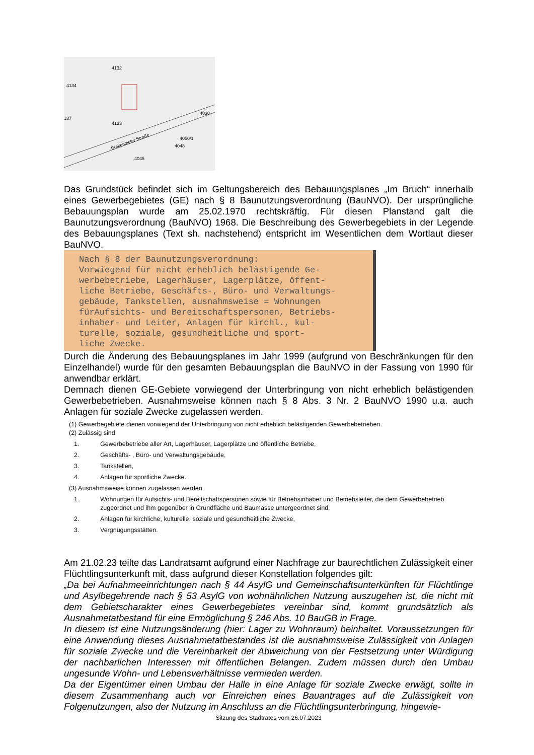Breitendieler Straße
4134
4133
4132
4045
4050/1
4030
4048
137
Das Grundstück befindet sich im Geltungsbereich des Bebauungsplanes „Im Bruch“ innerhalb eines Gewerbegebietes (GE) nach § 8 Baunutzungsverordnung (BauNVO). Der ursprüngliche Bebauungsplan wurde am 25.02.1970 rechtskräftig. Für diesen Planstand galt die Baunutzungsverordnung (BauNVO) 1968. Die Beschreibung des Gewerbegebiets in der Legende des Bebauungsplanes (Text sh. nachstehend) entspricht im Wesentlichen dem Wortlaut dieser BauNVO.
Nach § 8 der Baunutzungsverordnung: Vorwiegend für nicht erheblich belästigende Ge- werbebetriebe, Lagerhäuser, Lagerplätze, öffent- liche Betriebe, Geschäfts-, Büro- und Verwaltungs- gebäude, Tankstellen, ausnahmsweise = Wohnungen fürAufsichts- und Bereitschaftspersonen, Betriebs- inhaber- und Leiter, Anlagen für kirchl., kul- turelle, soziale, gesundheitliche und sport- liche Zwecke.
Durch die Änderung des Bebauungsplanes im Jahr 1999 (aufgrund von Beschränkungen für den Einzelhandel) wurde für den gesamten Bebauungsplan die BauNVO in der Fassung von 1990 für anwendbar erklärt.
Demnach dienen GE-Gebiete vorwiegend der Unterbringung von nicht erheblich belästigenden Gewerbebetrieben. Ausnahmsweise können nach § 8 Abs. 3 Nr. 2 BauNVO 1990 u.a. auch Anlagen für soziale Zwecke zugelassen werden.
(1) Gewerbegebiete dienen vorwiegend der Unterbringung von nicht erheblich belästigenden Gewerbebetrieben.
(2) Zulässig sind
1. Gewerbebetriebe aller Art, Lagerhäuser, Lagerplätze und öffentliche Betriebe,
2. Geschäfts- , Büro- und Verwaltungsgebäude,
3. Tankstellen,
4. Anlagen für sportliche Zwecke.
(3) Ausnahmsweise können zugelassen werden
1. Wohnungen für Aufsichts- und Bereitschaftspersonen sowie für Betriebsinhaber und Betriebsleiter, die dem Gewerbebetrieb zugeordnet und ihm gegenüber in Grundfläche und Baumasse untergeordnet sind,
2. Anlagen für kirchliche, kulturelle, soziale und gesundheitliche Zwecke,
3. Vergnügungsstätten.
Am 21.02.23 teilte das Landratsamt aufgrund einer Nachfrage zur baurechtlichen Zulässigkeit einer Flüchtlingsunterkunft mit, dass aufgrund dieser Konstellation folgendes gilt:
„Da bei Aufnahmeeinrichtungen nach § 44 AsylG und Gemeinschaftsunterkünften für Flüchtlinge und Asylbegehrende nach § 53 AsylG von wohnähnlichen Nutzung auszugehen ist, die nicht mit dem Gebietscharakter eines Gewerbegebietes vereinbar sind, kommt grundsätzlich als Ausnahmetatbestand für eine Ermöglichung § 246 Abs. 10 BauGB in Frage.
In diesem ist eine Nutzungsänderung (hier: Lager zu Wohnraum) beinhaltet. Voraussetzungen für eine Anwendung dieses Ausnahmetatbestandes ist die ausnahmsweise Zulässigkeit von Anlagen für soziale Zwecke und die Vereinbarkeit der Abweichung von der Festsetzung unter Würdigung der nachbarlichen Interessen mit öffentlichen Belangen. Zudem müssen durch den Umbau ungesunde Wohn- und Lebensverhältnisse vermieden werden.
Da der Eigentümer einen Umbau der Halle in eine Anlage für soziale Zwecke erwägt, sollte in diesem Zusammenhang auch vor Einreichen eines Bauantrages auf die Zulässigkeit von Folgenutzungen, also der Nutzung im Anschluss an die Flüchtlingsunterbringung, hingewie-
Sitzung des Stadtrates vom 26.07.2023